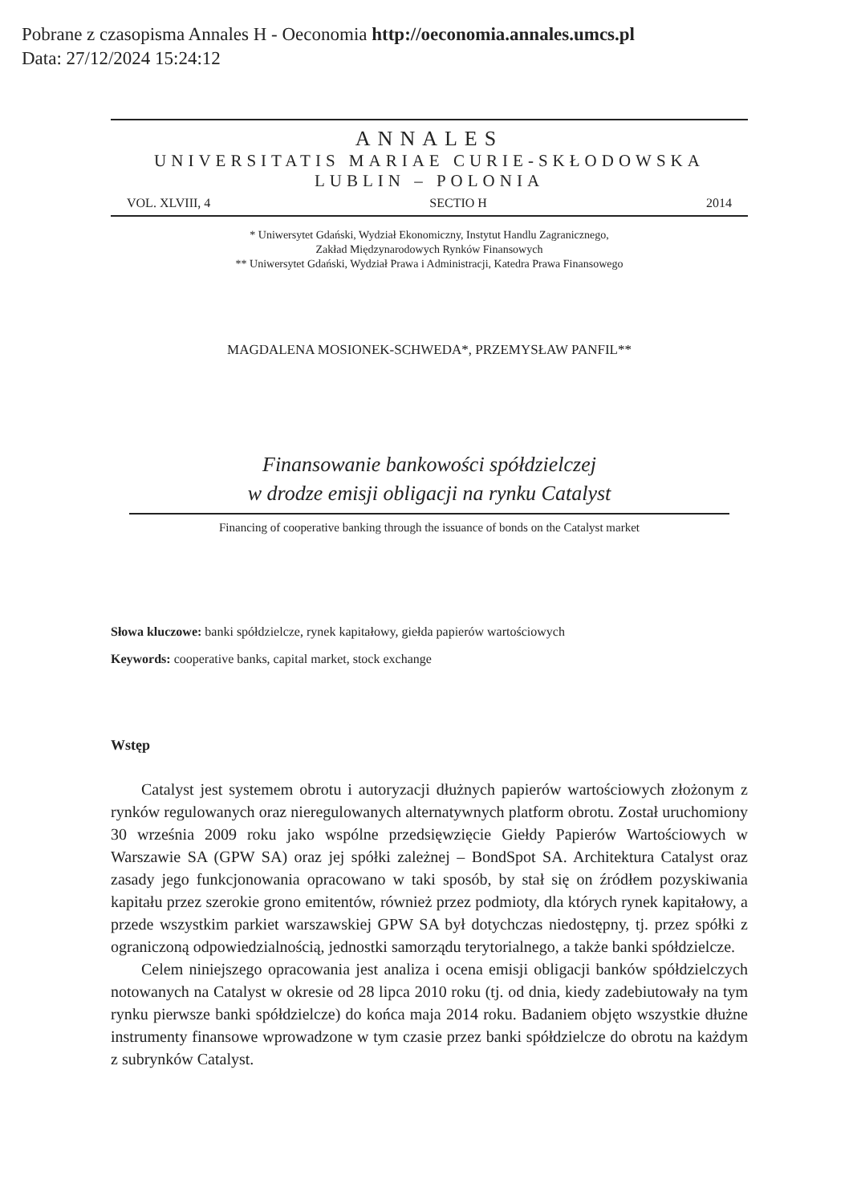Pobrane z czasopisma Annales H - Oeconomia http://oeconomia.annales.umcs.pl
Data: 27/12/2024 15:24:12
ANNALES
UNIVERSITATIS MARIAE CURIE-SKŁODOWSKA
LUBLIN – POLONIA
VOL. XLVIII, 4 SECTIO H 2014
* Uniwersytet Gdański, Wydział Ekonomiczny, Instytut Handlu Zagranicznego,
Zakład Międzynarodowych Rynków Finansowych
** Uniwersytet Gdański, Wydział Prawa i Administracji, Katedra Prawa Finansowego
MAGDALENA MOSIONEK-SCHWEDA*, PRZEMYSŁAW PANFIL**
Finansowanie bankowości spółdzielczej
w drodze emisji obligacji na rynku Catalyst
Financing of cooperative banking through the issuance of bonds on the Catalyst market
Słowa kluczowe: banki spółdzielcze, rynek kapitałowy, giełda papierów wartościowych
Keywords: cooperative banks, capital market, stock exchange
Wstęp
Catalyst jest systemem obrotu i autoryzacji dłużnych papierów wartościowych złożonym z rynków regulowanych oraz nieregulowanych alternatywnych platform obrotu. Został uruchomiony 30 września 2009 roku jako wspólne przedsięwzięcie Giełdy Papierów Wartościowych w Warszawie SA (GPW SA) oraz jej spółki zależnej – BondSpot SA. Architektura Catalyst oraz zasady jego funkcjonowania opracowano w taki sposób, by stał się on źródłem pozyskiwania kapitału przez szerokie grono emitentów, również przez podmioty, dla których rynek kapitałowy, a przede wszystkim parkiet warszawskiej GPW SA był dotychczas niedostępny, tj. przez spółki z ograniczoną odpowiedzialnością, jednostki samorządu terytorialnego, a także banki spółdzielcze.
Celem niniejszego opracowania jest analiza i ocena emisji obligacji banków spółdzielczych notowanych na Catalyst w okresie od 28 lipca 2010 roku (tj. od dnia, kiedy zadebiutowały na tym rynku pierwsze banki spółdzielcze) do końca maja 2014 roku. Badaniem objęto wszystkie dłużne instrumenty finansowe wprowadzone w tym czasie przez banki spółdzielcze do obrotu na każdym z subrynków Catalyst.